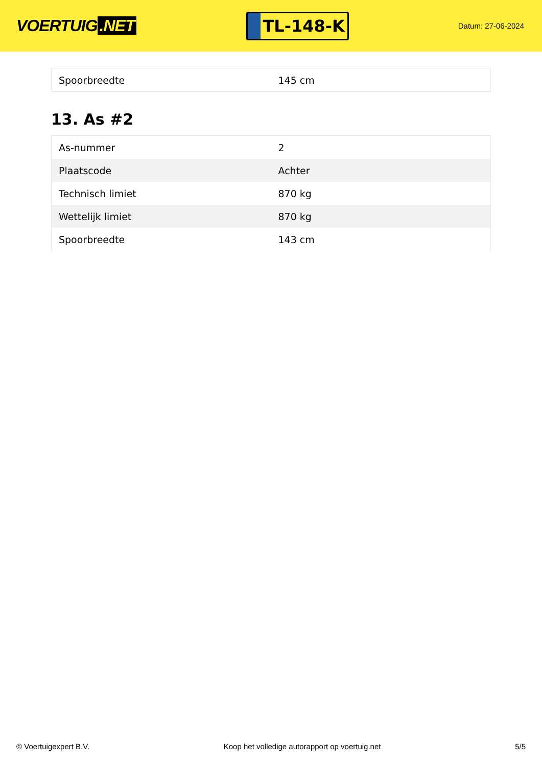VOERTUIG.NET
TL-148-K
Datum: 27-06-2024
| Spoorbreedte | 145 cm |
13. As #2
| As-nummer | 2 |
| Plaatscode | Achter |
| Technisch limiet | 870 kg |
| Wettelijk limiet | 870 kg |
| Spoorbreedte | 143 cm |
© Voertuigexpert B.V. Koop het volledige autorapport op voertuig.net 5/5